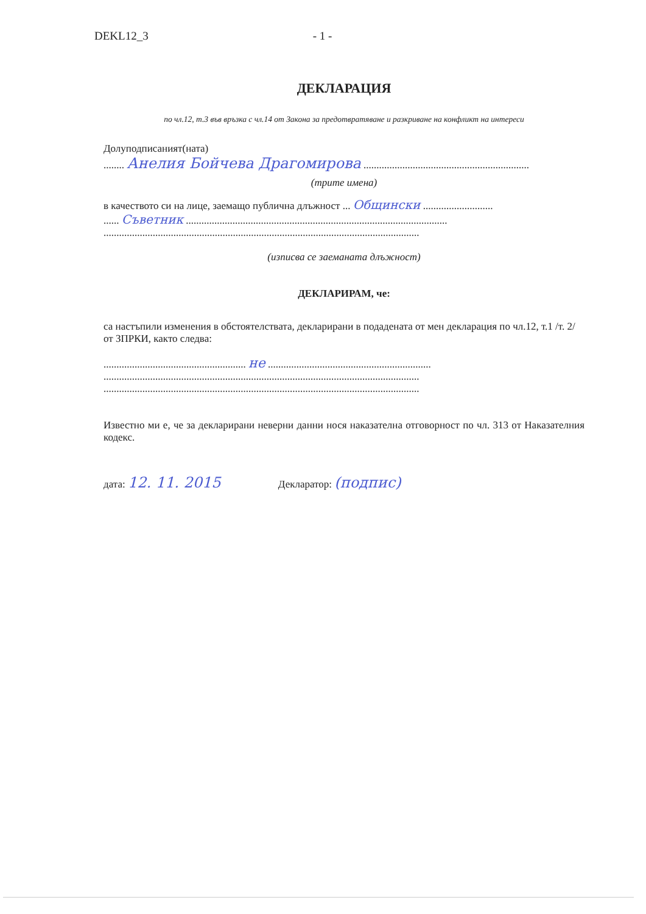DEKL12_3 - 1 -
ДЕКЛАРАЦИЯ
по чл.12, т.3 във връзка с чл.14 от Закона за предотвратяване и разкриване на конфликт на интереси
Долуподписаният(ната)
........ Анелия Бойчева Драгомирова ................................................................
(трите имена)
в качеството си на лице, заемащо публична длъжност ... Общински ...........................
...... Съветник .....................................................................................................
..........................................................................................................................
(изписва се заеманата длъжност)
ДЕКЛАРИРАМ, че:
са настъпили изменения в обстоятелствата, декларирани в подадената от мен декларация по чл.12, т.1 /т. 2/ от ЗПРКИ, както следва:
....................................................... не ...............................................................
..........................................................................................................................
..........................................................................................................................
Известно ми е, че за декларирани неверни данни нося наказателна отговорност по чл. 313 от Наказателния кодекс.
дата: 12. 11. 2015 Декларатор: (подпис)